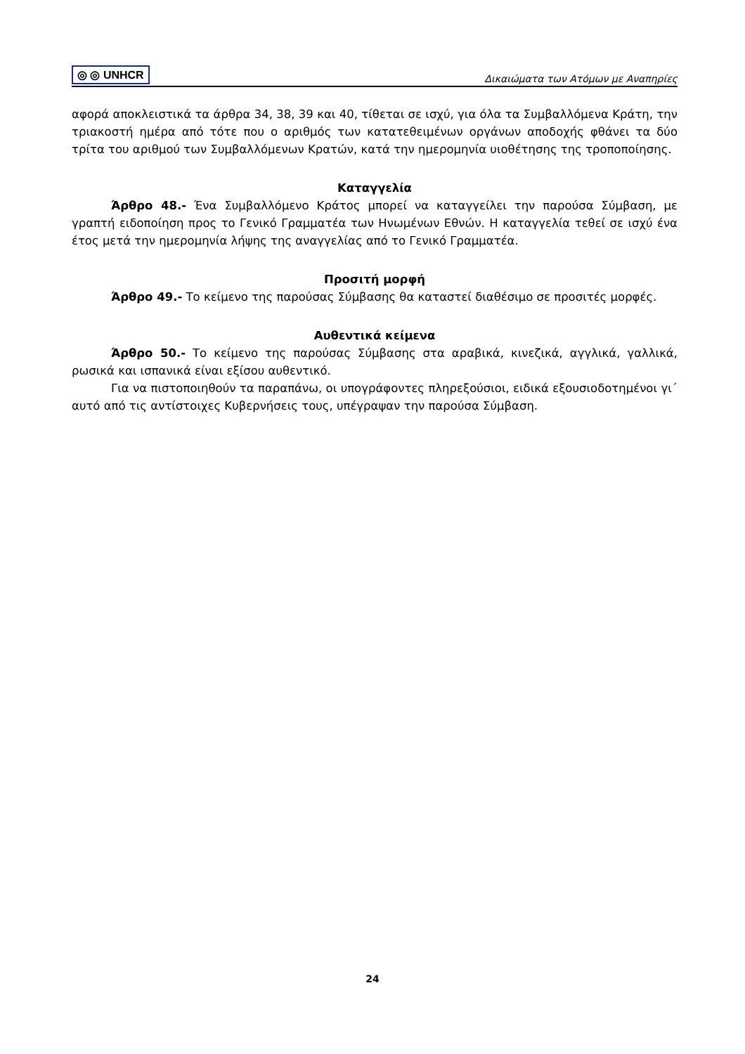◎ ◎ UNHCR
Δικαιώματα των Ατόμων με Αναπηρίες
αφορά αποκλειστικά τα άρθρα 34, 38, 39 και 40, τίθεται σε ισχύ, για όλα τα Συμβαλλόμενα Κράτη, την τριακοστή ημέρα από τότε που ο αριθμός των κατατεθειμένων οργάνων αποδοχής φθάνει τα δύο τρίτα του αριθμού των Συμβαλλόμενων Κρατών, κατά την ημερομηνία υιοθέτησης της τροποποίησης.
Καταγγελία
Άρθρο 48.- Ένα Συμβαλλόμενο Κράτος μπορεί να καταγγείλει την παρούσα Σύμβαση, με γραπτή ειδοποίηση προς το Γενικό Γραμματέα των Ηνωμένων Εθνών. Η καταγγελία τεθεί σε ισχύ ένα έτος μετά την ημερομηνία λήψης της αναγγελίας από το Γενικό Γραμματέα.
Προσιτή μορφή
Άρθρο 49.- Το κείμενο της παρούσας Σύμβασης θα καταστεί διαθέσιμο σε προσιτές μορφές.
Αυθεντικά κείμενα
Άρθρο 50.- Το κείμενο της παρούσας Σύμβασης στα αραβικά, κινεζικά, αγγλικά, γαλλικά, ρωσικά και ισπανικά είναι εξίσου αυθεντικό.
Για να πιστοποιηθούν τα παραπάνω, οι υπογράφοντες πληρεξούσιοι, ειδικά εξουσιοδοτημένοι γι΄ αυτό από τις αντίστοιχες Κυβερνήσεις τους, υπέγραψαν την παρούσα Σύμβαση.
24